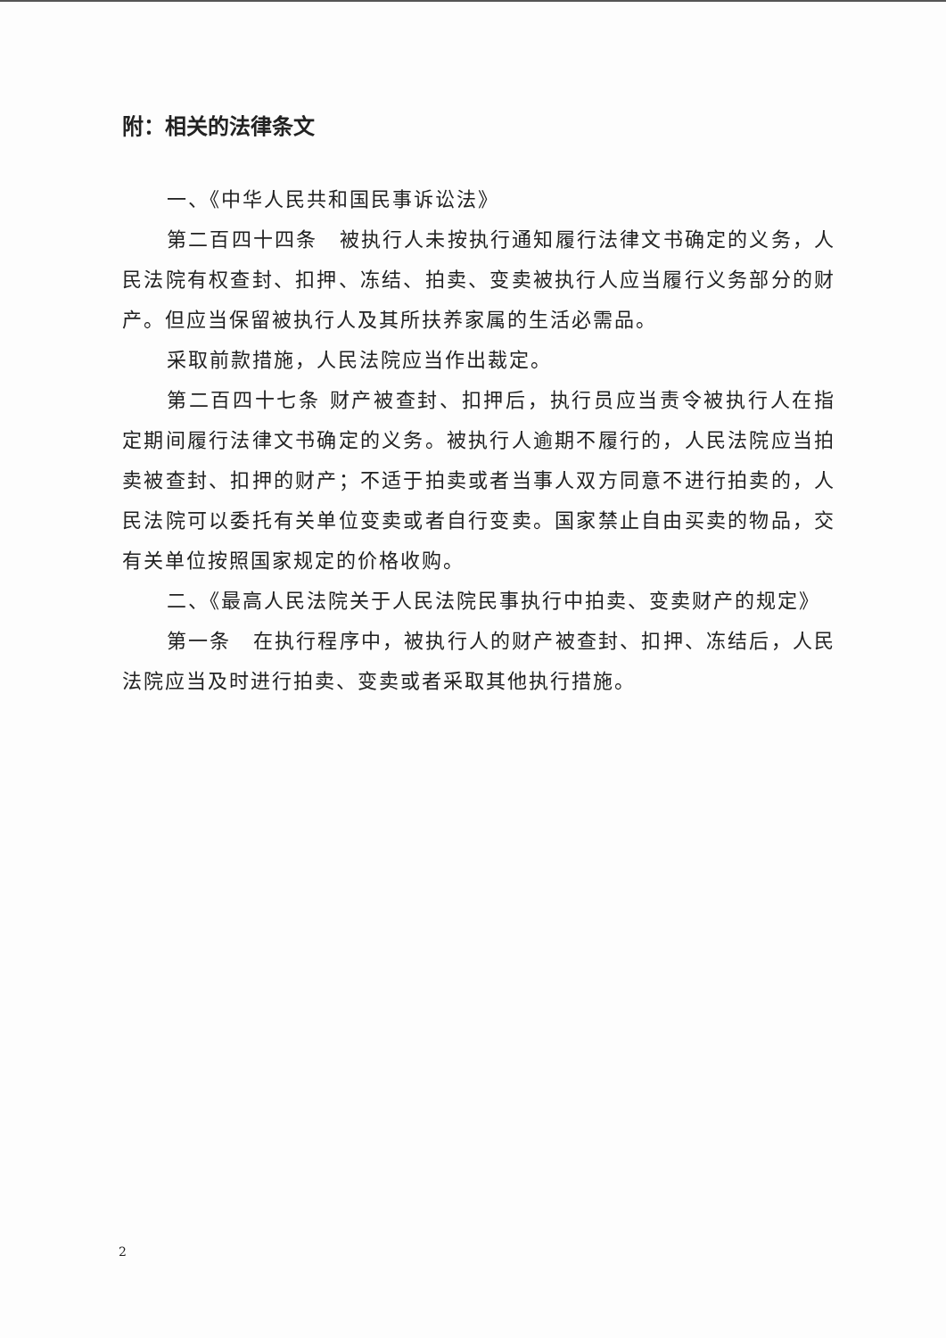附：相关的法律条文
一、《中华人民共和国民事诉讼法》
第二百四十四条　被执行人未按执行通知履行法律文书确定的义务，人民法院有权查封、扣押、冻结、拍卖、变卖被执行人应当履行义务部分的财产。但应当保留被执行人及其所扶养家属的生活必需品。
采取前款措施，人民法院应当作出裁定。
第二百四十七条 财产被查封、扣押后，执行员应当责令被执行人在指定期间履行法律文书确定的义务。被执行人逾期不履行的，人民法院应当拍卖被查封、扣押的财产；不适于拍卖或者当事人双方同意不进行拍卖的，人民法院可以委托有关单位变卖或者自行变卖。国家禁止自由买卖的物品，交有关单位按照国家规定的价格收购。
二、《最高人民法院关于人民法院民事执行中拍卖、变卖财产的规定》
第一条　在执行程序中，被执行人的财产被查封、扣押、冻结后，人民法院应当及时进行拍卖、变卖或者采取其他执行措施。
2